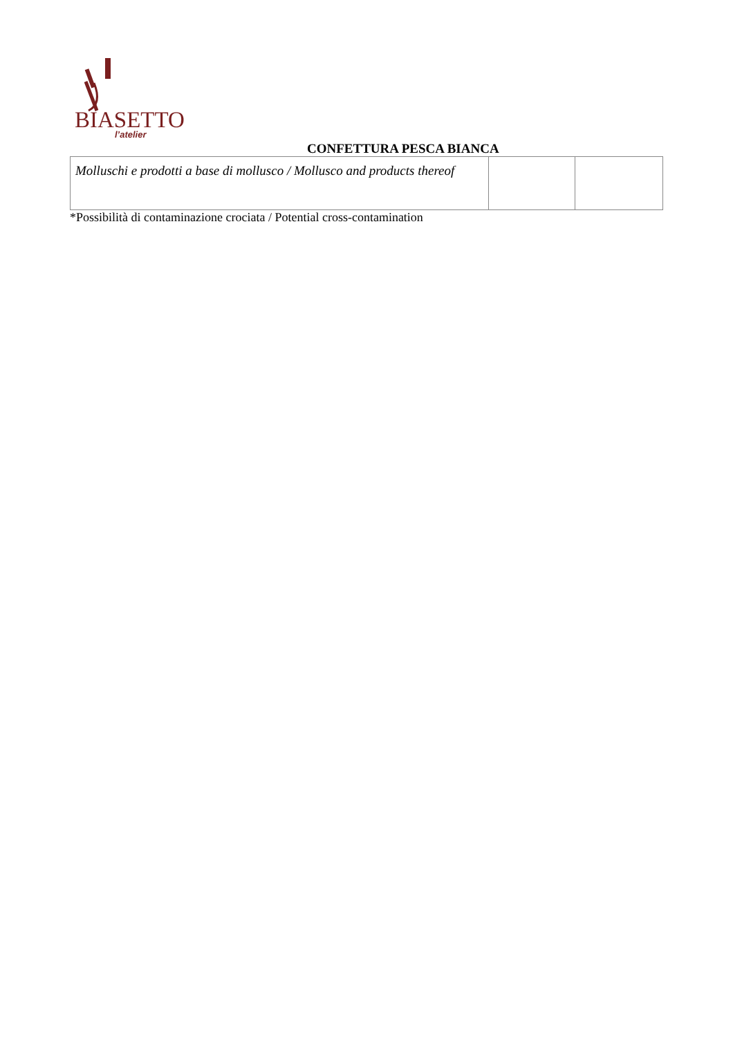BIASETTO
l’atelier
CONFETTURA PESCA BIANCA
| Molluschi e prodotti a base di mollusco / Mollusco and products thereof | | |
*Possibilità di contaminazione crociata / Potential cross-contamination